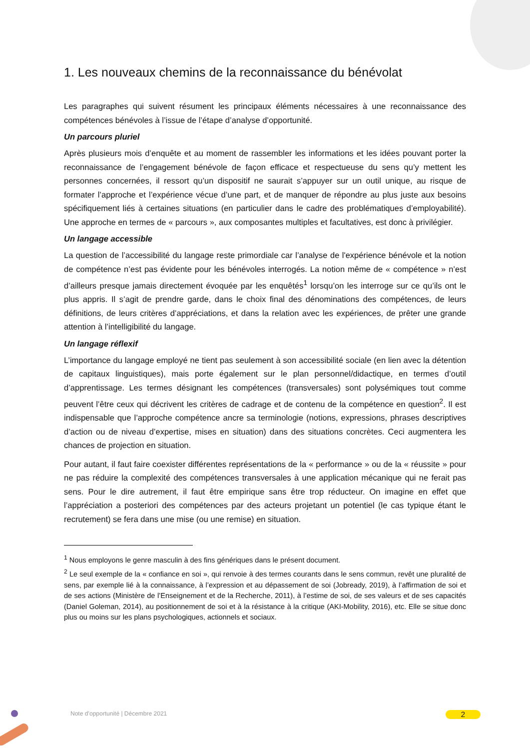1. Les nouveaux chemins de la reconnaissance du bénévolat
Les paragraphes qui suivent résument les principaux éléments nécessaires à une reconnaissance des compétences bénévoles à l’issue de l’étape d’analyse d’opportunité.
Un parcours pluriel
Après plusieurs mois d’enquête et au moment de rassembler les informations et les idées pouvant porter la reconnaissance de l’engagement bénévole de façon efficace et respectueuse du sens qu’y mettent les personnes concernées, il ressort qu’un dispositif ne saurait s’appuyer sur un outil unique, au risque de formater l’approche et l’expérience vécue d’une part, et de manquer de répondre au plus juste aux besoins spécifiquement liés à certaines situations (en particulier dans le cadre des problématiques d’employabilité). Une approche en termes de « parcours », aux composantes multiples et facultatives, est donc à privilégier.
Un langage accessible
La question de l’accessibilité du langage reste primordiale car l’analyse de l'expérience bénévole et la notion de compétence n’est pas évidente pour les bénévoles interrogés. La notion même de « compétence » n’est d’ailleurs presque jamais directement évoquée par les enquêtés<sup>1</sup> lorsqu’on les interroge sur ce qu’ils ont le plus appris. Il s’agit de prendre garde, dans le choix final des dénominations des compétences, de leurs définitions, de leurs critères d’appréciations, et dans la relation avec les expériences, de prêter une grande attention à l’intelligibilité du langage.
Un langage réflexif
L’importance du langage employé ne tient pas seulement à son accessibilité sociale (en lien avec la détention de capitaux linguistiques), mais porte également sur le plan personnel/didactique, en termes d’outil d’apprentissage. Les termes désignant les compétences (transversales) sont polysémiques tout comme peuvent l’être ceux qui décrivent les critères de cadrage et de contenu de la compétence en question<sup>2</sup>. Il est indispensable que l’approche compétence ancre sa terminologie (notions, expressions, phrases descriptives d’action ou de niveau d’expertise, mises en situation) dans des situations concrètes. Ceci augmentera les chances de projection en situation.
Pour autant, il faut faire coexister différentes représentations de la « performance » ou de la « réussite » pour ne pas réduire la complexité des compétences transversales à une application mécanique qui ne ferait pas sens. Pour le dire autrement, il faut être empirique sans être trop réducteur. On imagine en effet que l’appréciation a posteriori des compétences par des acteurs projetant un potentiel (le cas typique étant le recrutement) se fera dans une mise (ou une remise) en situation.
<sup>1</sup> Nous employons le genre masculin à des fins génériques dans le présent document.
<sup>2</sup> Le seul exemple de la « confiance en soi », qui renvoie à des termes courants dans le sens commun, revêt une pluralité de sens, par exemple lié à la connaissance, à l’expression et au dépassement de soi (Jobready, 2019), à l’affirmation de soi et de ses actions (Ministère de l’Enseignement et de la Recherche, 2011), à l’estime de soi, de ses valeurs et de ses capacités (Daniel Goleman, 2014), au positionnement de soi et à la résistance à la critique (AKI-Mobility, 2016), etc. Elle se situe donc plus ou moins sur les plans psychologiques, actionnels et sociaux.
Note d’opportunité | Décembre 2021
2